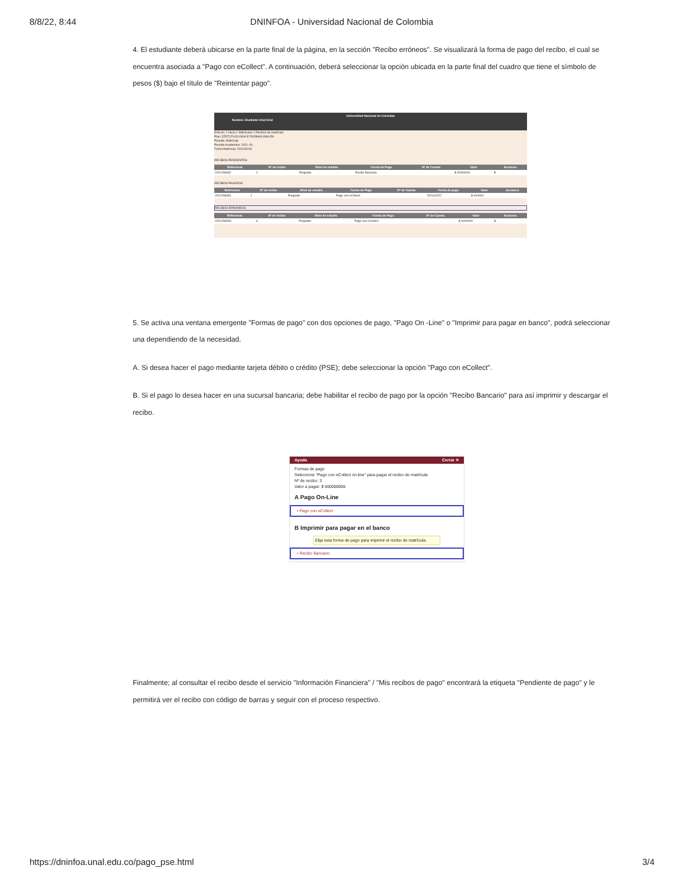8/8/22, 8:44 DNINFOA - Universidad Nacional de Colombia
4. El estudiante deberá ubicarse en la parte final de la página, en la sección "Recibo erróneos". Se visualizará la forma de pago del recibo, el cual se encuentra asociada a "Pago con eCollect". A continuación, deberá seleccionar la opción ubicada en la parte final del cuadro que tiene el símbolo de pesos ($) bajo el título de "Reintentar pago".
Universidad Nacional de Colombia
Nombre: Etudiante Unal Unal
Está en: > Inicio > Matrículas > Recibos de matrícula
Plan: [2527] FILOLOGÍA E IDIOMAS INGLÉS
Periodo: Matrícula
Periodo Academico: 2021-1S
Fecha Matrícula: 2021/02/18
RECIBOS PENDIENTES
| Referencia | Nº de recibo | Nivel de estudio | Forma de Pago | Nº de Cuenta | Valor | Acciones |
| --- | --- | --- | --- | --- | --- | --- |
| 2021456082 | 2 | Pregrado | Recibo Bancario | | $ 00000000 | $ |
RECIBOS PAGADOS
| Referencia | Nº de recibo | Nivel de estudio | Forma de Pago | Nº de Cuenta | Fecha de pago | Valor | Acciones |
| --- | --- | --- | --- | --- | --- | --- | --- |
| 2021456081 | 1 | Pregrado | Pago con eCollect | | 2021/02/22 | $ 000000 | |
RECIBOS ERRONEOS
| Referencia | Nº de recibo | Nivel de estudio | Forma de Pago | Nº de Cuenta | Valor | Acciones |
| --- | --- | --- | --- | --- | --- | --- |
| 2021456083 | 3 | Pregrado | Pago con eCollect | | $ 0000000 | $ |
5. Se activa una ventana emergente "Formas de pago" con dos opciones de pago, "Pago On -Line" o "Imprimir para pagar en banco", podrá seleccionar una dependiendo de la necesidad.
A. Si desea hacer el pago mediante tarjeta débito o crédito (PSE); debe seleccionar la opción "Pago con eCollect".
B. Si el pago lo desea hacer en una sucursal bancaria; debe habilitar el recibo de pago por la opción "Recibo Bancario" para así imprimir y descargar el recibo.
Ayuda Cerrar ✕
Formas de pago
Seleccione "Pago con eCollect on-line" para pagar el recibo de matrícula
Nº de recibo: 3
Valor a pagar: $ 000000000
A Pago On-Line
• Pago con eCollect
B Imprimir para pagar en el banco
Elija esta forma de pago para imprimir el recibo de matrícula.
• Recibo Bancario
Finalmente; al consultar el recibo desde el servicio "Información Financiera" / "Mis recibos de pago" encontrará la etiqueta "Pendiente de pago" y le permitirá ver el recibo con código de barras y seguir con el proceso respectivo.
https://dninfoa.unal.edu.co/pago_pse.html 3/4